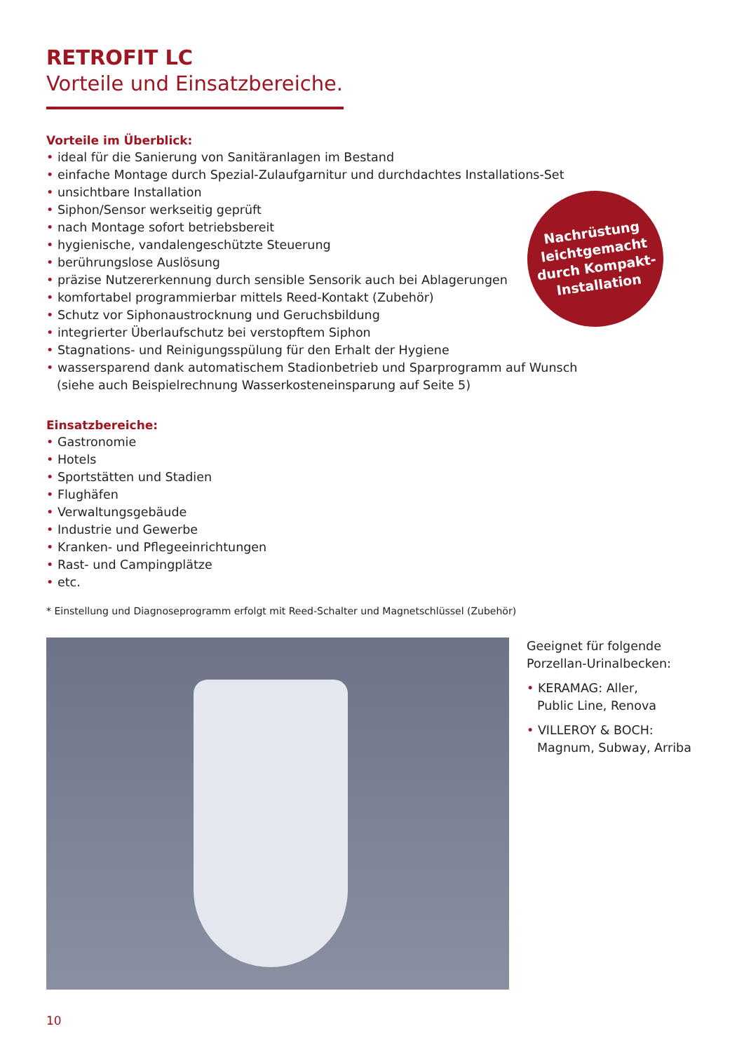RETROFIT LC
Vorteile und Einsatzbereiche.
Vorteile im Überblick:
• ideal für die Sanierung von Sanitäranlagen im Bestand
• einfache Montage durch Spezial-Zulaufgarnitur und durchdachtes Installations-Set
• unsichtbare Installation
• Siphon/Sensor werkseitig geprüft
• nach Montage sofort betriebsbereit
• hygienische, vandalengeschützte Steuerung
• berührungslose Auslösung
• präzise Nutzererkennung durch sensible Sensorik auch bei Ablagerungen
• komfortabel programmierbar mittels Reed-Kontakt (Zubehör)
• Schutz vor Siphonaustrocknung und Geruchsbildung
• integrierter Überlaufschutz bei verstopftem Siphon
• Stagnations- und Reinigungsspülung für den Erhalt der Hygiene
• wassersparend dank automatischem Stadionbetrieb und Sparprogramm auf Wunsch
(siehe auch Beispielrechnung Wasserkosteneinsparung auf Seite 5)
Einsatzbereiche:
• Gastronomie
• Hotels
• Sportstätten und Stadien
• Flughäfen
• Verwaltungsgebäude
• Industrie und Gewerbe
• Kranken- und Pflegeeinrichtungen
• Rast- und Campingplätze
• etc.
* Einstellung und Diagnoseprogramm erfolgt mit Reed-Schalter und Magnetschlüssel (Zubehör)
Geeignet für folgende
Porzellan-Urinalbecken:
• KERAMAG: Aller,
Public Line, Renova
• VILLEROY & BOCH:
Magnum, Subway, Arriba
Nachrüstung
leichtgemacht
durch Kompakt-
Installation
10